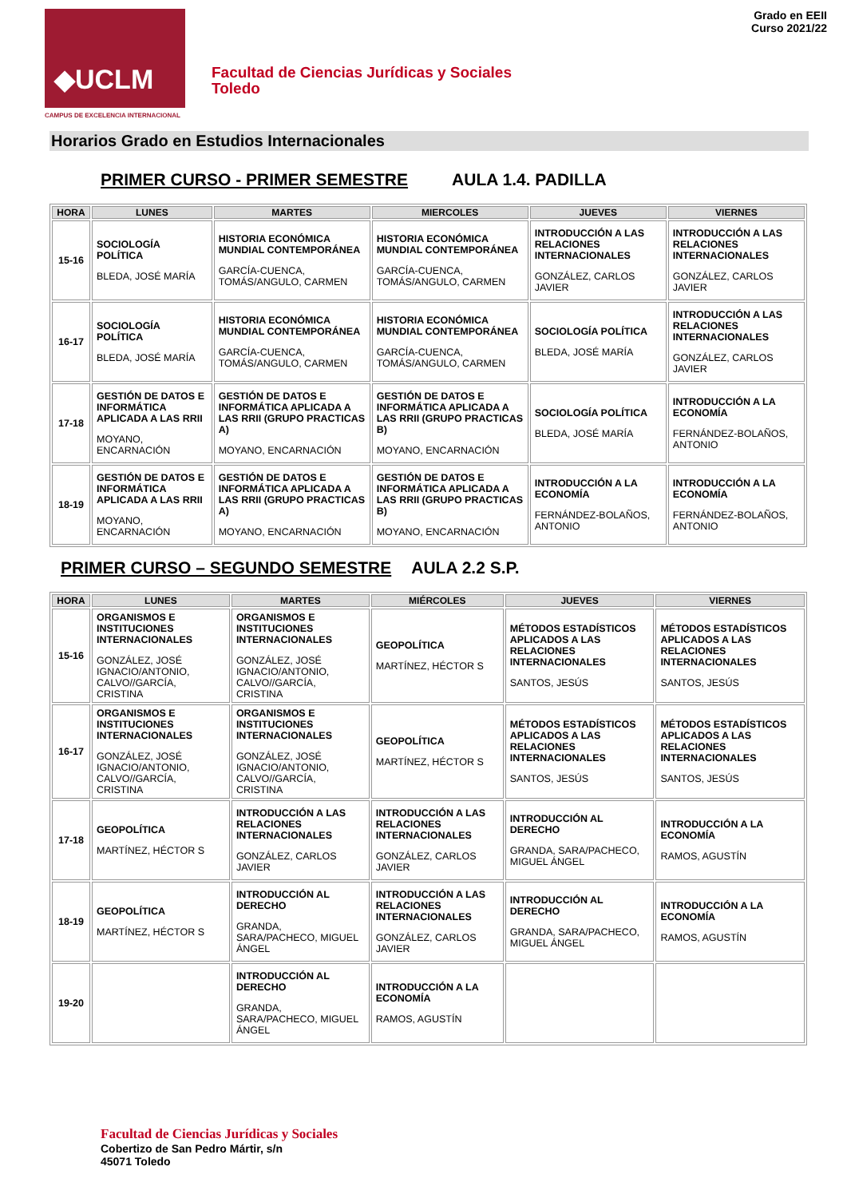◆UCLM
CAMPUS DE EXCELENCIA INTERNACIONAL
Facultad de Ciencias Jurídicas y Sociales
Toledo
Grado en EEII
Curso 2021/22
Horarios Grado en Estudios Internacionales
PRIMER CURSO - PRIMER SEMESTRE AULA 1.4. PADILLA
| HORA | LUNES | MARTES | MIERCOLES | JUEVES | VIERNES |
| --- | --- | --- | --- | --- | --- |
| 15-16 | SOCIOLOGÍA POLÍTICA BLEDA, JOSÉ MARÍA | HISTORIA ECONÓMICA MUNDIAL CONTEMPORÁNEA GARCÍA-CUENCA, TOMÁS/ANGULO, CARMEN | HISTORIA ECONÓMICA MUNDIAL CONTEMPORÁNEA GARCÍA-CUENCA, TOMÁS/ANGULO, CARMEN | INTRODUCCIÓN A LAS RELACIONES INTERNACIONALES GONZÁLEZ, CARLOS JAVIER | INTRODUCCIÓN A LAS RELACIONES INTERNACIONALES GONZÁLEZ, CARLOS JAVIER |
| 16-17 | SOCIOLOGÍA POLÍTICA BLEDA, JOSÉ MARÍA | HISTORIA ECONÓMICA MUNDIAL CONTEMPORÁNEA GARCÍA-CUENCA, TOMÁS/ANGULO, CARMEN | HISTORIA ECONÓMICA MUNDIAL CONTEMPORÁNEA GARCÍA-CUENCA, TOMÁS/ANGULO, CARMEN | SOCIOLOGÍA POLÍTICA BLEDA, JOSÉ MARÍA | INTRODUCCIÓN A LAS RELACIONES INTERNACIONALES GONZÁLEZ, CARLOS JAVIER |
| 17-18 | GESTIÓN DE DATOS E INFORMÁTICA APLICADA A LAS RRII MOYANO, ENCARNACIÓN | GESTIÓN DE DATOS E INFORMÁTICA APLICADA A LAS RRII (GRUPO PRACTICAS A) MOYANO, ENCARNACIÓN | GESTIÓN DE DATOS E INFORMÁTICA APLICADA A LAS RRII (GRUPO PRACTICAS B) MOYANO, ENCARNACIÓN | SOCIOLOGÍA POLÍTICA BLEDA, JOSÉ MARÍA | INTRODUCCIÓN A LA ECONOMÍA FERNÁNDEZ-BOLAÑOS, ANTONIO |
| 18-19 | GESTIÓN DE DATOS E INFORMÁTICA APLICADA A LAS RRII MOYANO, ENCARNACIÓN | GESTIÓN DE DATOS E INFORMÁTICA APLICADA A LAS RRII (GRUPO PRACTICAS A) MOYANO, ENCARNACIÓN | GESTIÓN DE DATOS E INFORMÁTICA APLICADA A LAS RRII (GRUPO PRACTICAS B) MOYANO, ENCARNACIÓN | INTRODUCCIÓN A LA ECONOMÍA FERNÁNDEZ-BOLAÑOS, ANTONIO | INTRODUCCIÓN A LA ECONOMÍA FERNÁNDEZ-BOLAÑOS, ANTONIO |
PRIMER CURSO – SEGUNDO SEMESTRE AULA 2.2 S.P.
| HORA | LUNES | MARTES | MIÉRCOLES | JUEVES | VIERNES |
| --- | --- | --- | --- | --- | --- |
| 15-16 | ORGANISMOS E INSTITUCIONES INTERNACIONALES GONZÁLEZ, JOSÉ IGNACIO/ANTONIO, CALVO//GARCÍA, CRISTINA | ORGANISMOS E INSTITUCIONES INTERNACIONALES GONZÁLEZ, JOSÉ IGNACIO/ANTONIO, CALVO//GARCÍA, CRISTINA | GEOPOLÍTICA MARTÍNEZ, HÉCTOR S | MÉTODOS ESTADÍSTICOS APLICADOS A LAS RELACIONES INTERNACIONALES SANTOS, JESÚS | MÉTODOS ESTADÍSTICOS APLICADOS A LAS RELACIONES INTERNACIONALES SANTOS, JESÚS |
| 16-17 | ORGANISMOS E INSTITUCIONES INTERNACIONALES GONZÁLEZ, JOSÉ IGNACIO/ANTONIO, CALVO//GARCÍA, CRISTINA | ORGANISMOS E INSTITUCIONES INTERNACIONALES GONZÁLEZ, JOSÉ IGNACIO/ANTONIO, CALVO//GARCÍA, CRISTINA | GEOPOLÍTICA MARTÍNEZ, HÉCTOR S | MÉTODOS ESTADÍSTICOS APLICADOS A LAS RELACIONES INTERNACIONALES SANTOS, JESÚS | MÉTODOS ESTADÍSTICOS APLICADOS A LAS RELACIONES INTERNACIONALES SANTOS, JESÚS |
| 17-18 | GEOPOLÍTICA MARTÍNEZ, HÉCTOR S | INTRODUCCIÓN A LAS RELACIONES INTERNACIONALES GONZÁLEZ, CARLOS JAVIER | INTRODUCCIÓN A LAS RELACIONES INTERNACIONALES GONZÁLEZ, CARLOS JAVIER | INTRODUCCIÓN AL DERECHO GRANDA, SARA/PACHECO, MIGUEL ÁNGEL | INTRODUCCIÓN A LA ECONOMÍA RAMOS, AGUSTÍN |
| 18-19 | GEOPOLÍTICA MARTÍNEZ, HÉCTOR S | INTRODUCCIÓN AL DERECHO GRANDA, SARA/PACHECO, MIGUEL ÁNGEL | INTRODUCCIÓN A LAS RELACIONES INTERNACIONALES GONZÁLEZ, CARLOS JAVIER | INTRODUCCIÓN AL DERECHO GRANDA, SARA/PACHECO, MIGUEL ÁNGEL | INTRODUCCIÓN A LA ECONOMÍA RAMOS, AGUSTÍN |
| 19-20 | | INTRODUCCIÓN AL DERECHO GRANDA, SARA/PACHECO, MIGUEL ÁNGEL | INTRODUCCIÓN A LA ECONOMÍA RAMOS, AGUSTÍN | | |
Facultad de Ciencias Jurídicas y Sociales
Cobertizo de San Pedro Mártir, s/n
45071 Toledo